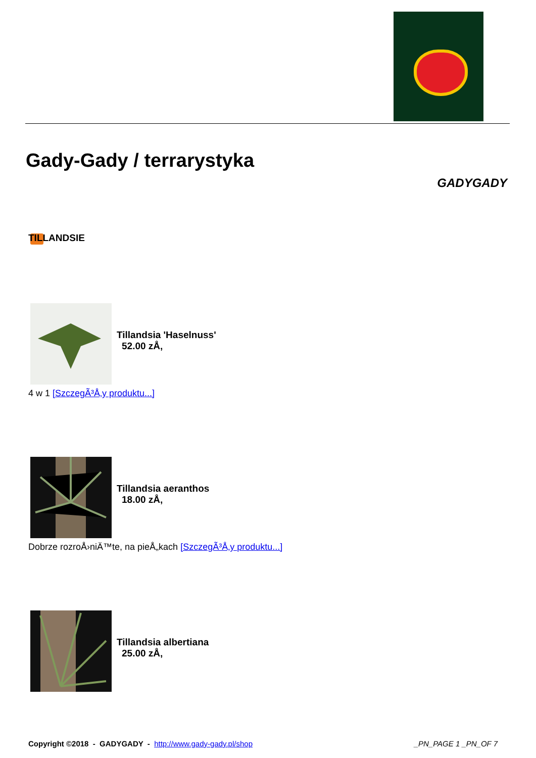Gady-Gady / terrarystyka
GADYGADY
TILLANDSIE
Tillandsia 'Haselnuss'
52.00 zÅ‚
4 w 1 [SzczegÃ³Å‚y produktu...]
Tillandsia aeranthos
18.00 zÅ‚
Dobrze rozroÅ›niÄ™te, na pieÅ„kach [SzczegÃ³Å‚y produktu...]
Tillandsia albertiana
25.00 zÅ‚
Copyright ©2018 - GADYGADY - http://www.gady-gady.pl/shop
_PN_PAGE 1 _PN_OF 7